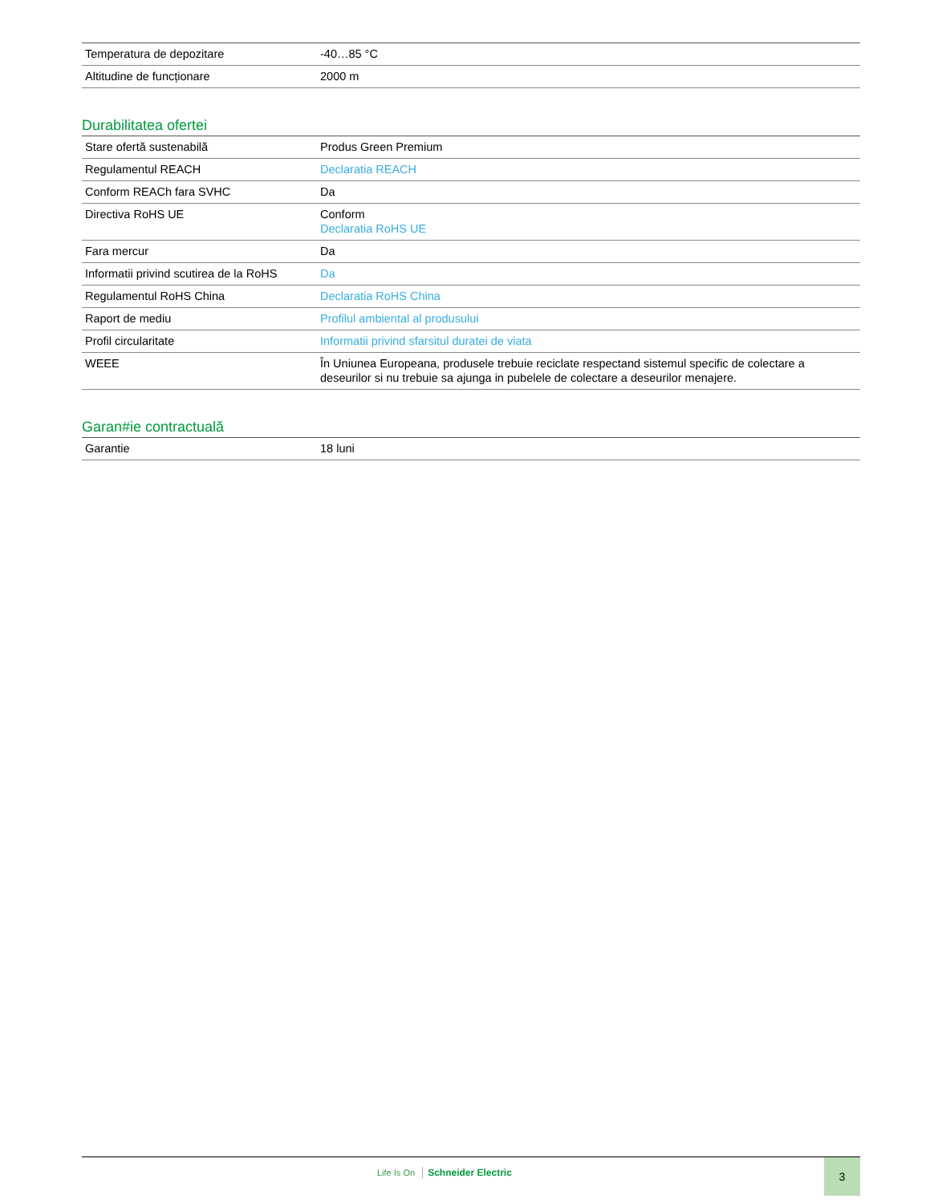| Temperatura de depozitare | -40…85 °C |
| Altitudine de funcționare | 2000 m |
Durabilitatea ofertei
| Stare ofertă sustenabilă | Produs Green Premium |
| Regulamentul REACH | Declaratia REACH |
| Conform REACh fara SVHC | Da |
| Directiva RoHS UE | Conform Declaratia RoHS UE |
| Fara mercur | Da |
| Informatii privind scutirea de la RoHS | Da |
| Regulamentul RoHS China | Declaratia RoHS China |
| Raport de mediu | Profilul ambiental al produsului |
| Profil circularitate | Informatii privind sfarsitul duratei de viata |
| WEEE | În Uniunea Europeana, produsele trebuie reciclate respectand sistemul specific de colectare a deseurilor si nu trebuie sa ajunga in pubelele de colectare a deseurilor menajere. |
Garan#ie contractuală
| Garantie | 18 luni |
Life Is On Schneider Electric
3